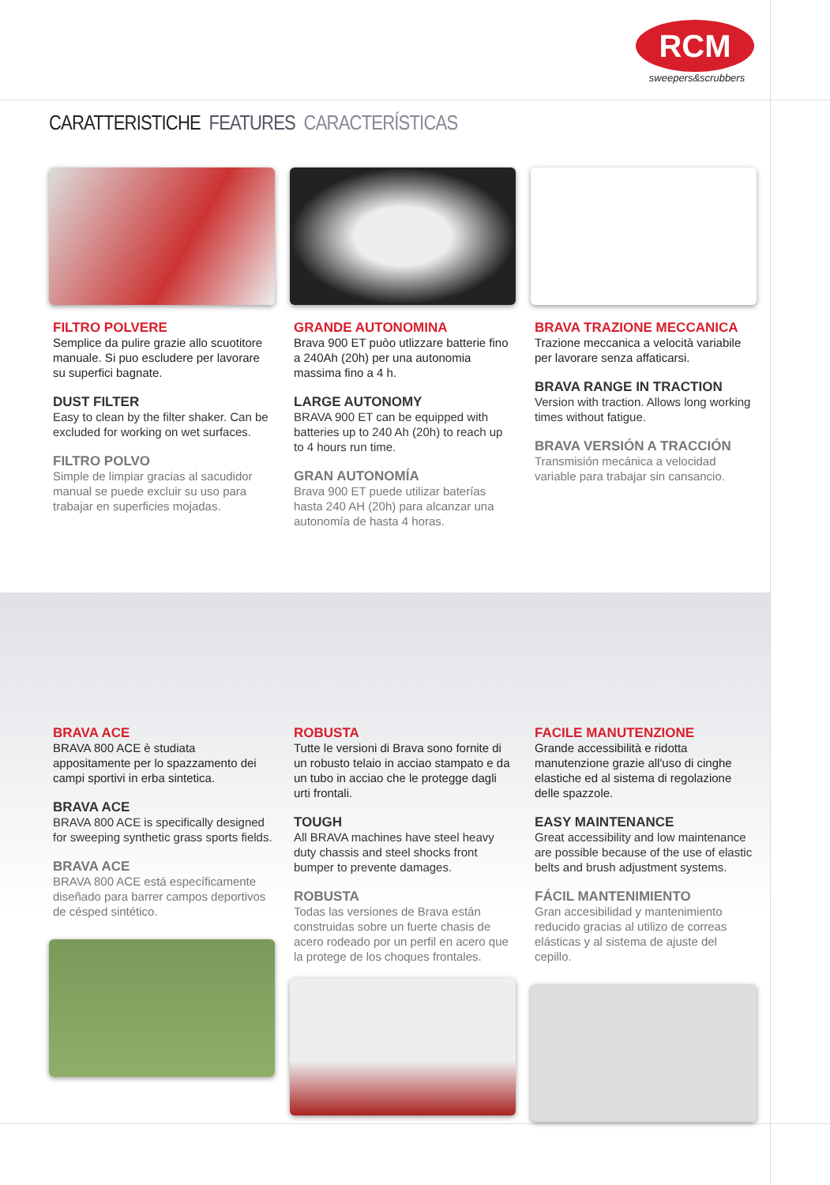RCM
sweepers&scrubbers
CARATTERISTICHE FEATURES CARACTERÍSTICAS
FILTRO POLVERE
Semplice da pulire grazie allo scuotitore manuale. Si puo escludere per lavorare su superfici bagnate.
DUST FILTER
Easy to clean by the filter shaker. Can be excluded for working on wet surfaces.
FILTRO POLVO
Simple de limpiar gracias al sacudidor manual se puede excluir su uso para trabajar en superficies mojadas.
GRANDE AUTONOMINA
Brava 900 ET puòo utlizzare batterie fino a 240Ah (20h) per una autonomia massima fino a 4 h.
LARGE AUTONOMY
BRAVA 900 ET can be equipped with batteries up to 240 Ah (20h) to reach up to 4 hours run time.
GRAN AUTONOMÍA
Brava 900 ET puede utilizar baterías hasta 240 AH (20h) para alcanzar una autonomía de hasta 4 horas.
BRAVA TRAZIONE MECCANICA
Trazione meccanica a velocità variabile per lavorare senza affaticarsi.
BRAVA RANGE IN TRACTION
Version with traction. Allows long working times without fatigue.
BRAVA VERSIÓN A TRACCIÓN
Transmisión mecánica a velocidad variable para trabajar sin cansancio.
BRAVA ACE
BRAVA 800 ACE è studiata appositamente per lo spazzamento dei campi sportivi in erba sintetica.
BRAVA ACE
BRAVA 800 ACE is specifically designed for sweeping synthetic grass sports fields.
BRAVA ACE
BRAVA 800 ACE está específicamente diseñado para barrer campos deportivos de césped sintético.
ROBUSTA
Tutte le versioni di Brava sono fornite di un robusto telaio in acciao stampato e da un tubo in acciao che le protegge dagli urti frontali.
TOUGH
All BRAVA machines have steel heavy duty chassis and steel shocks front bumper to prevente damages.
ROBUSTA
Todas las versiones de Brava están construidas sobre un fuerte chasis de acero rodeado por un perfil en acero que la protege de los choques frontales.
FACILE MANUTENZIONE
Grande accessibilità e ridotta manutenzione grazie all'uso di cinghe elastiche ed al sistema di regolazione delle spazzole.
EASY MAINTENANCE
Great accessibility and low maintenance are possible because of the use of elastic belts and brush adjustment systems.
FÁCIL MANTENIMIENTO
Gran accesibilidad y mantenimiento reducido gracias al utilizo de correas elásticas y al sistema de ajuste del cepillo.